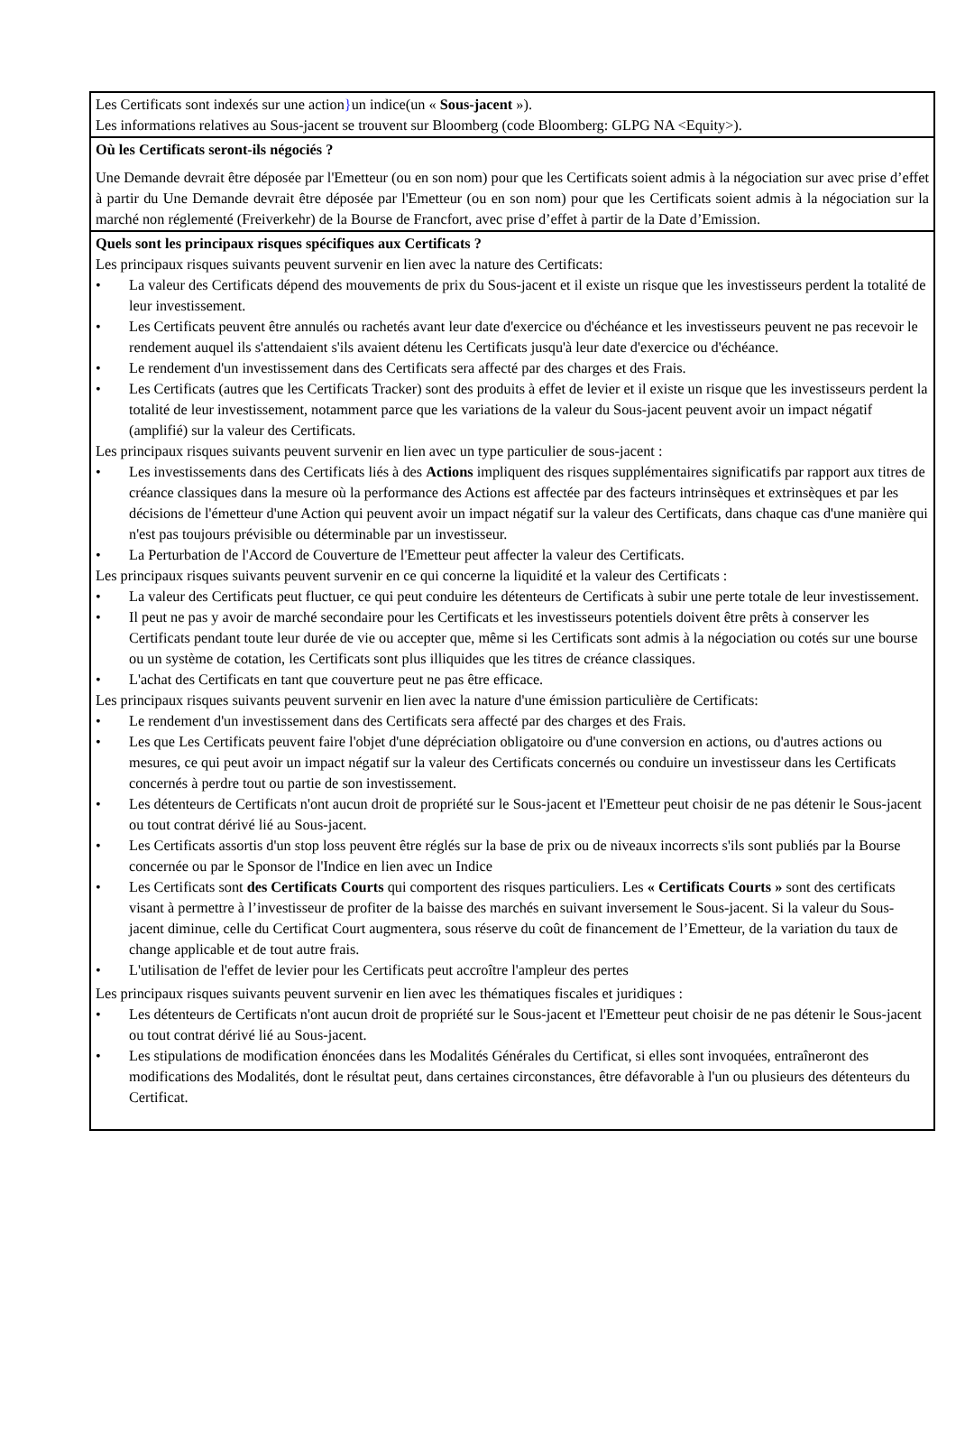Les Certificats sont indexés sur une action}un indice(un « Sous-jacent »).
Les informations relatives au Sous-jacent se trouvent sur Bloomberg (code Bloomberg: GLPG NA <Equity>).
Où les Certificats seront-ils négociés ?
Une Demande devrait être déposée par l'Emetteur (ou en son nom) pour que les Certificats soient admis à la négociation sur avec prise d’effet à partir du Une Demande devrait être déposée par l'Emetteur (ou en son nom) pour que les Certificats soient admis à la négociation sur la marché non réglementé (Freiverkehr) de la Bourse de Francfort, avec prise d’effet à partir de la Date d’Emission.
Quels sont les principaux risques spécifiques aux Certificats ?
Les principaux risques suivants peuvent survenir en lien avec la nature des Certificats:
• La valeur des Certificats dépend des mouvements de prix du Sous-jacent et il existe un risque que les investisseurs perdent la totalité de leur investissement.
• Les Certificats peuvent être annulés ou rachetés avant leur date d'exercice ou d'échéance et les investisseurs peuvent ne pas recevoir le rendement auquel ils s'attendaient s'ils avaient détenu les Certificats jusqu'à leur date d'exercice ou d'échéance.
• Le rendement d'un investissement dans des Certificats sera affecté par des charges et des Frais.
• Les Certificats (autres que les Certificats Tracker) sont des produits à effet de levier et il existe un risque que les investisseurs perdent la totalité de leur investissement, notamment parce que les variations de la valeur du Sous-jacent peuvent avoir un impact négatif (amplifié) sur la valeur des Certificats.
Les principaux risques suivants peuvent survenir en lien avec un type particulier de sous-jacent :
• Les investissements dans des Certificats liés à des Actions impliquent des risques supplémentaires significatifs par rapport aux titres de créance classiques dans la mesure où la performance des Actions est affectée par des facteurs intrinsèques et extrinsèques et par les décisions de l'émetteur d'une Action qui peuvent avoir un impact négatif sur la valeur des Certificats, dans chaque cas d'une manière qui n'est pas toujours prévisible ou déterminable par un investisseur.
• La Perturbation de l'Accord de Couverture de l'Emetteur peut affecter la valeur des Certificats.
Les principaux risques suivants peuvent survenir en ce qui concerne la liquidité et la valeur des Certificats :
• La valeur des Certificats peut fluctuer, ce qui peut conduire les détenteurs de Certificats à subir une perte totale de leur investissement.
• Il peut ne pas y avoir de marché secondaire pour les Certificats et les investisseurs potentiels doivent être prêts à conserver les Certificats pendant toute leur durée de vie ou accepter que, même si les Certificats sont admis à la négociation ou cotés sur une bourse ou un système de cotation, les Certificats sont plus illiquides que les titres de créance classiques.
• L'achat des Certificats en tant que couverture peut ne pas être efficace.
Les principaux risques suivants peuvent survenir en lien avec la nature d'une émission particulière de Certificats:
• Le rendement d'un investissement dans des Certificats sera affecté par des charges et des Frais.
• Les que Les Certificats peuvent faire l'objet d'une dépréciation obligatoire ou d'une conversion en actions, ou d'autres actions ou mesures, ce qui peut avoir un impact négatif sur la valeur des Certificats concernés ou conduire un investisseur dans les Certificats concernés à perdre tout ou partie de son investissement.
• Les détenteurs de Certificats n'ont aucun droit de propriété sur le Sous-jacent et l'Emetteur peut choisir de ne pas détenir le Sous-jacent ou tout contrat dérivé lié au Sous-jacent.
• Les Certificats assortis d'un stop loss peuvent être réglés sur la base de prix ou de niveaux incorrects s'ils sont publiés par la Bourse concernée ou par le Sponsor de l'Indice en lien avec un Indice
• Les Certificats sont des Certificats Courts qui comportent des risques particuliers. Les « Certificats Courts » sont des certificats visant à permettre à l’investisseur de profiter de la baisse des marchés en suivant inversement le Sous-jacent. Si la valeur du Sous-jacent diminue, celle du Certificat Court augmentera, sous réserve du coût de financement de l’Emetteur, de la variation du taux de change applicable et de tout autre frais.
• L'utilisation de l'effet de levier pour les Certificats peut accroître l'ampleur des pertes
Les principaux risques suivants peuvent survenir en lien avec les thématiques fiscales et juridiques :
• Les détenteurs de Certificats n'ont aucun droit de propriété sur le Sous-jacent et l'Emetteur peut choisir de ne pas détenir le Sous-jacent ou tout contrat dérivé lié au Sous-jacent.
• Les stipulations de modification énoncées dans les Modalités Générales du Certificat, si elles sont invoquées, entraîneront des modifications des Modalités, dont le résultat peut, dans certaines circonstances, être défavorable à l'un ou plusieurs des détenteurs du Certificat.